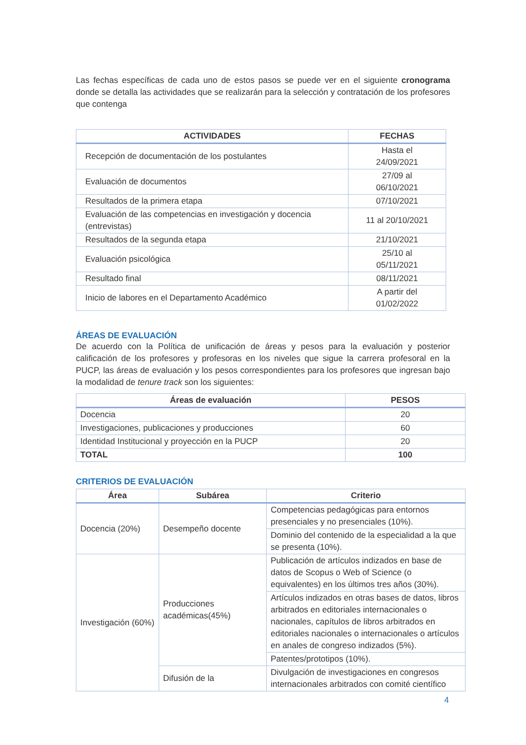Las fechas específicas de cada uno de estos pasos se puede ver en el siguiente cronograma donde se detalla las actividades que se realizarán para la selección y contratación de los profesores que contenga
| ACTIVIDADES | FECHAS |
| --- | --- |
| Recepción de documentación de los postulantes | Hasta el 24/09/2021 |
| Evaluación de documentos | 27/09 al 06/10/2021 |
| Resultados de la primera etapa | 07/10/2021 |
| Evaluación de las competencias en investigación y docencia (entrevistas) | 11 al 20/10/2021 |
| Resultados de la segunda etapa | 21/10/2021 |
| Evaluación psicológica | 25/10 al 05/11/2021 |
| Resultado final | 08/11/2021 |
| Inicio de labores en el Departamento Académico | A partir del 01/02/2022 |
ÁREAS DE EVALUACIÓN
De acuerdo con la Política de unificación de áreas y pesos para la evaluación y posterior calificación de los profesores y profesoras en los niveles que sigue la carrera profesoral en la PUCP, las áreas de evaluación y los pesos correspondientes para los profesores que ingresan bajo la modalidad de tenure track son los siguientes:
| Áreas de evaluación | PESOS |
| --- | --- |
| Docencia | 20 |
| Investigaciones, publicaciones y producciones | 60 |
| Identidad Institucional y proyección en la PUCP | 20 |
| TOTAL | 100 |
CRITERIOS DE EVALUACIÓN
| Área | Subárea | Criterio |
| --- | --- | --- |
| Docencia (20%) | Desempeño docente | Competencias pedagógicas para entornos presenciales y no presenciales (10%). |
| | | Dominio del contenido de la especialidad a la que se presenta (10%). |
| Investigación (60%) | Producciones académicas(45%) | Publicación de artículos indizados en base de datos de Scopus o Web of Science (o equivalentes) en los últimos tres años (30%). |
| | | Artículos indizados en otras bases de datos, libros arbitrados en editoriales internacionales o nacionales, capítulos de libros arbitrados en editoriales nacionales o internacionales o artículos en anales de congreso indizados (5%). |
| | | Patentes/prototipos (10%). |
| | Difusión de la | Divulgación de investigaciones en congresos internacionales arbitrados con comité científico |
4